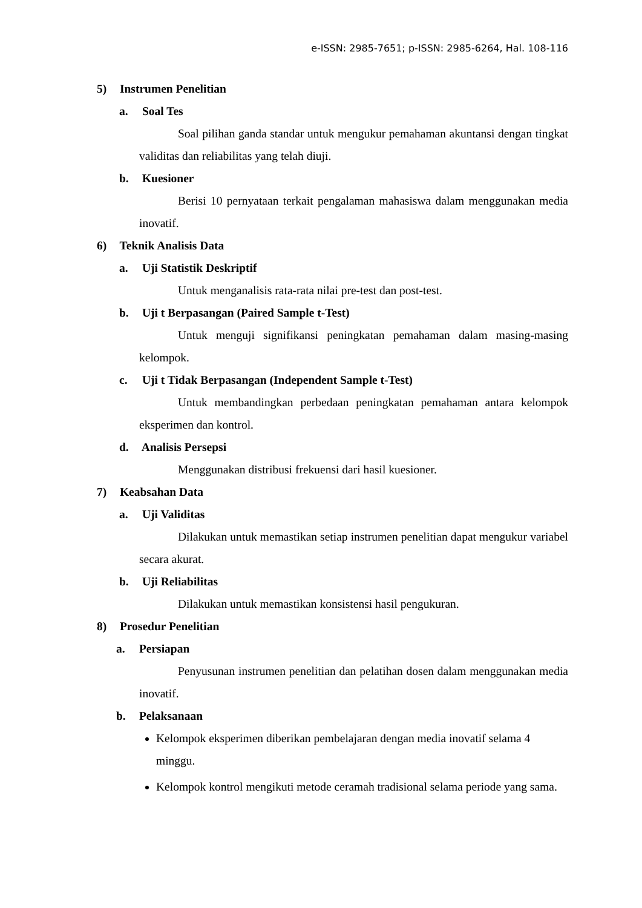e-ISSN: 2985-7651; p-ISSN: 2985-6264, Hal. 108-116
5) Instrumen Penelitian
a. Soal Tes
Soal pilihan ganda standar untuk mengukur pemahaman akuntansi dengan tingkat validitas dan reliabilitas yang telah diuji.
b. Kuesioner
Berisi 10 pernyataan terkait pengalaman mahasiswa dalam menggunakan media inovatif.
6) Teknik Analisis Data
a. Uji Statistik Deskriptif
Untuk menganalisis rata-rata nilai pre-test dan post-test.
b. Uji t Berpasangan (Paired Sample t-Test)
Untuk menguji signifikansi peningkatan pemahaman dalam masing-masing kelompok.
c. Uji t Tidak Berpasangan (Independent Sample t-Test)
Untuk membandingkan perbedaan peningkatan pemahaman antara kelompok eksperimen dan kontrol.
d. Analisis Persepsi
Menggunakan distribusi frekuensi dari hasil kuesioner.
7) Keabsahan Data
a. Uji Validitas
Dilakukan untuk memastikan setiap instrumen penelitian dapat mengukur variabel secara akurat.
b. Uji Reliabilitas
Dilakukan untuk memastikan konsistensi hasil pengukuran.
8) Prosedur Penelitian
a. Persiapan
Penyusunan instrumen penelitian dan pelatihan dosen dalam menggunakan media inovatif.
b. Pelaksanaan
Kelompok eksperimen diberikan pembelajaran dengan media inovatif selama 4 minggu.
Kelompok kontrol mengikuti metode ceramah tradisional selama periode yang sama.